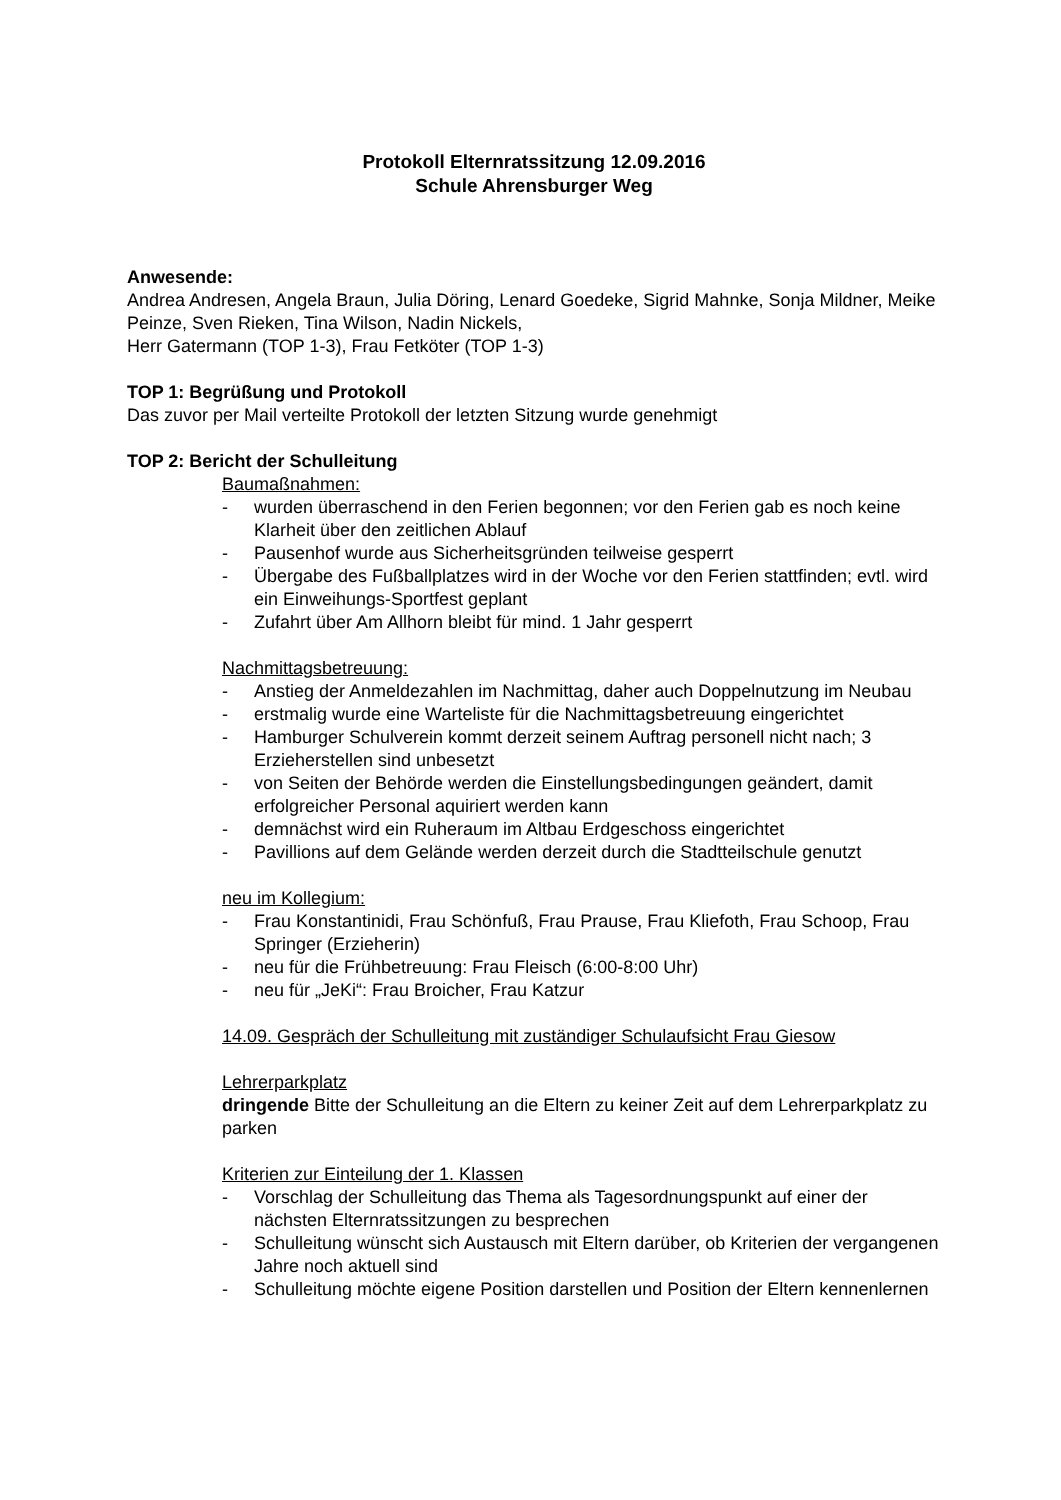Protokoll Elternratssitzung 12.09.2016
Schule Ahrensburger Weg
Anwesende:
Andrea Andresen, Angela Braun, Julia Döring, Lenard Goedeke, Sigrid Mahnke, Sonja Mildner, Meike Peinze, Sven Rieken, Tina Wilson, Nadin Nickels,
Herr Gatermann (TOP 1-3), Frau Fetköter (TOP 1-3)
TOP 1: Begrüßung und Protokoll
Das zuvor per Mail verteilte Protokoll der letzten Sitzung wurde genehmigt
TOP 2: Bericht der Schulleitung
Baumaßnahmen:
- wurden überraschend in den Ferien begonnen; vor den Ferien gab es noch keine Klarheit über den zeitlichen Ablauf
- Pausenhof wurde aus Sicherheitsgründen teilweise gesperrt
- Übergabe des Fußballplatzes wird in der Woche vor den Ferien stattfinden; evtl. wird ein Einweihungs-Sportfest geplant
- Zufahrt über Am Allhorn bleibt für mind. 1 Jahr gesperrt
Nachmittagsbetreuung:
- Anstieg der Anmeldezahlen im Nachmittag, daher auch Doppelnutzung im Neubau
- erstmalig wurde eine Warteliste für die Nachmittagsbetreuung eingerichtet
- Hamburger Schulverein kommt derzeit seinem Auftrag personell nicht nach; 3 Erzieherstellen sind unbesetzt
- von Seiten der Behörde werden die Einstellungsbedingungen geändert, damit erfolgreicher Personal aquiriert werden kann
- demnächst wird ein Ruheraum im Altbau Erdgeschoss eingerichtet
- Pavillions auf dem Gelände werden derzeit durch die Stadtteilschule genutzt
neu im Kollegium:
- Frau Konstantinidi, Frau Schönfuß, Frau Prause, Frau Kliefoth, Frau Schoop, Frau Springer (Erzieherin)
- neu für die Frühbetreuung: Frau Fleisch (6:00-8:00 Uhr)
- neu für „JeKi“: Frau Broicher, Frau Katzur
14.09. Gespräch der Schulleitung mit zuständiger Schulaufsicht Frau Giesow
Lehrerparkplatz
dringende Bitte der Schulleitung an die Eltern zu keiner Zeit auf dem Lehrerparkplatz zu parken
Kriterien zur Einteilung der 1. Klassen
- Vorschlag der Schulleitung das Thema als Tagesordnungspunkt auf einer der nächsten Elternratssitzungen zu besprechen
- Schulleitung wünscht sich Austausch mit Eltern darüber, ob Kriterien der vergangenen Jahre noch aktuell sind
- Schulleitung möchte eigene Position darstellen und Position der Eltern kennenlernen